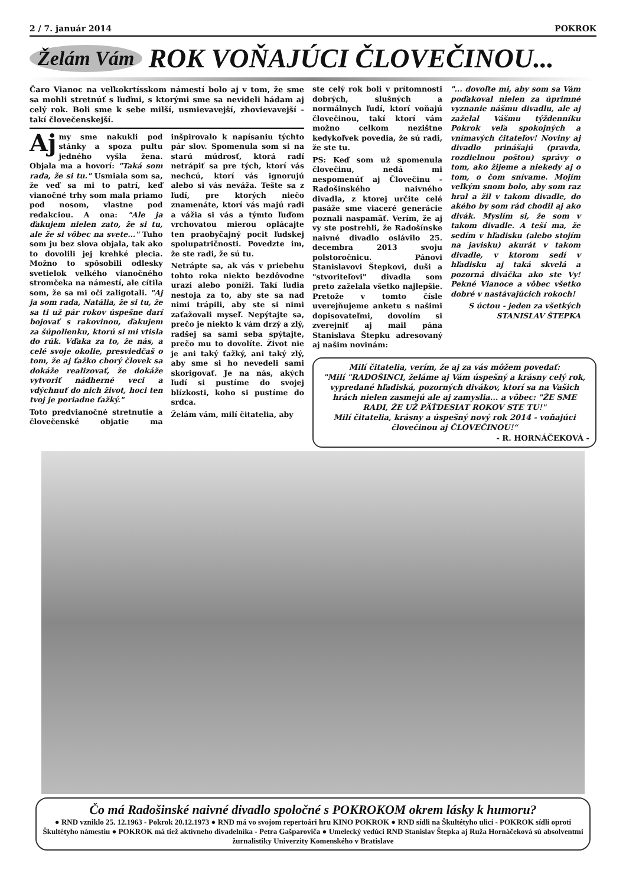2 / 7. január 2014 POKROK
Želám Vám ROK VOŇAJÚCI ČLOVEČINOU...
Čaro Vianoc na veľkokrtísskom námestí bolo aj v tom, že sme sa mohli stretnúť s ľuďmi, s ktorými sme sa nevideli hádam aj celý rok. Boli sme k sebe milší, usmievavejší, zhovievavejší - takí človečenskejší.
Aj my sme nakukli pod stánky a spoza pultu jedného vyšla žena. Objala ma a hovorí: "Taká som rada, že si tu." Usmiala som sa, že veď sa mi to patrí, keď vianočné trhy som mala priamo pod nosom, vlastne pod redakciou. A ona: "Ale ja ďakujem nielen zato, že si tu, ale že si vôbec na svete..." Tuho som ju bez slova objala, tak ako to dovolili jej krehké plecia. Možno to spôsobili odlesky svetielok veľkého vianočného stromčeka na námestí, ale cítila som, že sa mi oči zaligotali. "Aj ja som rada, Natália, že si tu, že sa ti už pár rokov úspešne darí bojovať s rakovinou, ďakujem za šúpolienku, ktorú si mi vtisla do rúk. Vďaka za to, že nás, a celé svoje okolie, presviedčaš o tom, že aj ťažko chorý človek sa dokáže realizovať, že dokáže vytvoriť nádherné veci a vdýchnuť do nich život, hoci ten tvoj je poriadne ťažký."
Toto predvianočné stretnutie a človečenské objatie ma inšpirovalo k napísaniu týchto pár slov. Spomenula som si na starú múdrosť, ktorá radí netrápiť sa pre tých, ktorí vás nechcú, ktorí vás ignorujú alebo si vás neváža. Tešte sa z ľudí, pre ktorých niečo znamenáte, ktorí vás majú radi a vážia si vás a týmto ľuďom vrchovatou mierou oplácajte ten praobyčajný pocit ľudskej spolupatričnosti. Povedzte im, že ste radi, že sú tu.
Netrápte sa, ak vás v priebehu tohto roka niekto bezdôvodne urazí alebo poníži. Takí ľudia nestoja za to, aby ste sa nad nimi trápili, aby ste si nimi zaťažovali myseľ. Nepýtajte sa, prečo je niekto k vám drzý a zlý, radšej sa sami seba spýtajte, prečo mu to dovolíte. Život nie je ani taký ťažký, ani taký zlý, aby sme si ho nevedeli sami skorigovať. Je na nás, akých ľudí si pustíme do svojej blízkosti, koho si pustíme do srdca.
Želám vám, milí čitatelia, aby
ste celý rok boli v prítomnosti dobrých, slušných a normálnych ľudí, ktorí voňajú človečinou, takí ktorí vám možno celkom nezištne kedykoľvek povedia, že sú radi, že ste tu.
PS: Keď som už spomenula človečinu, nedá mi nespomenúť aj Človečinu - Radošinského naivného divadla, z ktorej určite celé pasáže sme viaceré generácie poznali naspamäť. Verím, že aj vy ste postrehli, že Radošínske naivné divadlo oslávilo 25. decembra 2013 svoju polstoročnicu. Pánovi Stanislavovi Štepkovi, duši a "stvoriteľovi" divadla som preto zaželala všetko najlepšie. Pretože v tomto čísle uverejňujeme anketu s našimi dopisovateľmi, dovolím si zverejniť aj mail pána Stanislava Štepku adresovaný aj našim novinám:
"... dovoľte mi, aby som sa Vám poďakoval nielen za úprimné vyznanie nášmu divadlu, ale aj zaželal Vášmu týždenníku Pokrok veľa spokojných a vnímavých čitateľov! Noviny aj divadlo prinášajú (pravda, rozdielnou poštou) správy o tom, ako žijeme a niekedy aj o tom, o čom snívame. Mojím veľkým snom bolo, aby som raz hral a žil v takom divadle, do akého by som rád chodil aj ako divák. Myslím si, že som v takom divadle. A teší ma, že sedím v hľadisku (alebo stojím na javisku) akurát v takom divadle, v ktorom sedí v hľadisku aj taká skvelá a pozorná diváčka ako ste Vy! Pekné Vianoce a vôbec všetko dobré v nastávajúcich rokoch!
S úctou - jeden za všetkých
STANISLAV ŠTEPKA
Milí čitatelia, verím, že aj za vás môžem povedať:
"Milí "RADOŠINCI, želáme aj Vám úspešný a krásny celý rok, vypredané hľadiská, pozorných divákov, ktorí sa na Vašich hrách nielen zasmejú ale aj zamyslia... a vôbec: "ŽE SME RADI, ŽE UŽ PÄŤDESIAT ROKOV STE TU!"
Milí čitatelia, krásny a úspešný nový rok 2014 - voňajúci človečinou aj ČLOVEČINOU!“
- R. HORNÁČEKOVÁ -
Čo má Radošinské naivné divadlo spoločné s POKROKOM okrem lásky k humoru?
● RND vzniklo 25. 12.1963 - Pokrok 20.12.1973 ● RND má vo svojom repertoári hru KINO POKROK ● RND sídli na Škultétyho ulici - POKROK sídli oproti Škultétyho námestiu ● POKROK má tiež aktívneho divadelníka - Petra Gašparoviča ● Umelecký vedúci RND Stanislav Štepka aj Ruža Hornáčeková sú absolventmi žurnalistiky Univerzity Komenského v Bratislave